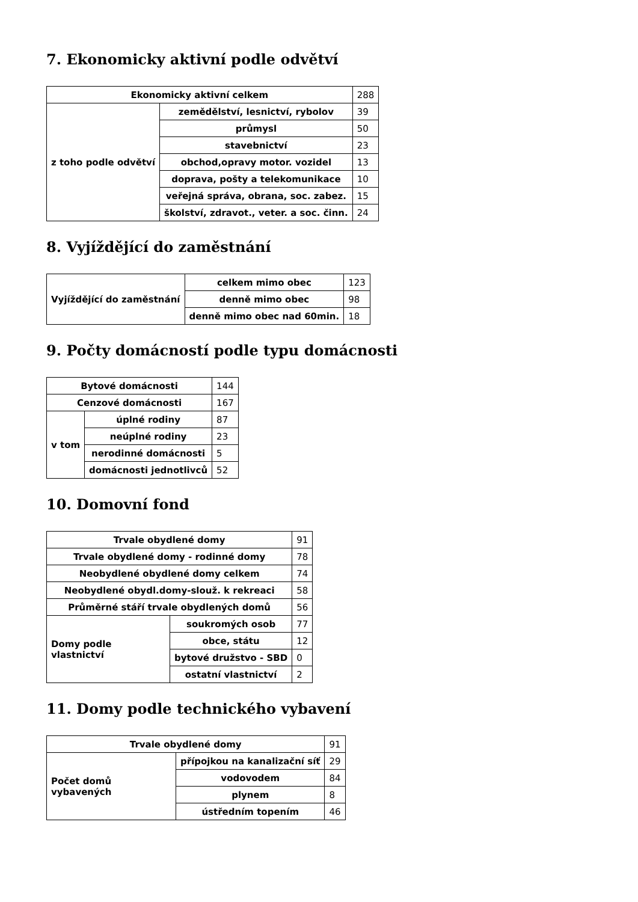7. Ekonomicky aktivní podle odvětví
| Ekonomicky aktivní celkem | | 288 |
| z toho podle odvětví | zemědělství, lesnictví, rybolov | 39 |
| | průmysl | 50 |
| | stavebnictví | 23 |
| | obchod,opravy motor. vozidel | 13 |
| | doprava, pošty a telekomunikace | 10 |
| | veřejná správa, obrana, soc. zabez. | 15 |
| | školství, zdravot., veter. a soc. činn. | 24 |
8. Vyjíždějící do zaměstnání
| Vyjíždějící do zaměstnání | celkem mimo obec | 123 |
| | denně mimo obec | 98 |
| | denně mimo obec nad 60min. | 18 |
9. Počty domácností podle typu domácnosti
| Bytové domácnosti | | 144 |
| Cenzové domácnosti | | 167 |
| v tom | úplné rodiny | 87 |
| | neúplné rodiny | 23 |
| | nerodinné domácnosti | 5 |
| | domácnosti jednotlivců | 52 |
10. Domovní fond
| Trvale obydlené domy | | 91 |
| Trvale obydlené domy - rodinné domy | | 78 |
| Neobydlené obydlené domy celkem | | 74 |
| Neobydlené obydl.domy-slouž. k rekreaci | | 58 |
| Průměrné stáří trvale obydlených domů | | 56 |
| Domy podle vlastnictví | soukromých osob | 77 |
| | obce, státu | 12 |
| | bytové družstvo - SBD | 0 |
| | ostatní vlastnictví | 2 |
11. Domy podle technického vybavení
| Trvale obydlené domy | | 91 |
| Počet domů vybavených | přípojkou na kanalizační síť | 29 |
| | vodovodem | 84 |
| | plynem | 8 |
| | ústředním topením | 46 |